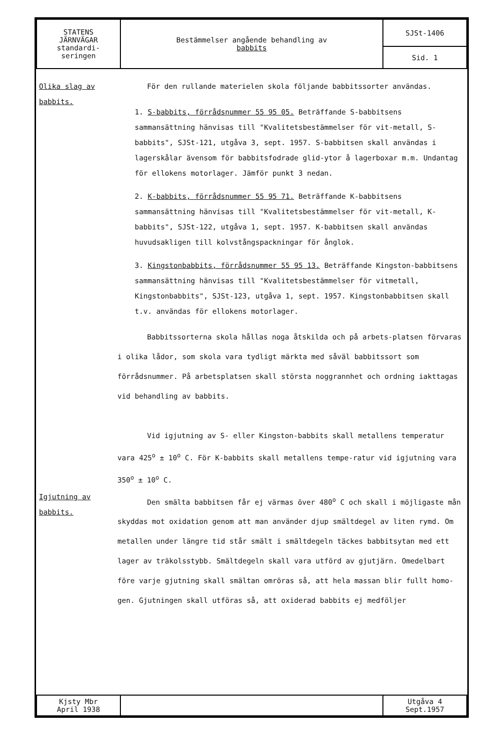| STATENS JÄRNVÄGAR standardi- seringen | Bestämmelser angående behandling av babbits | SJSt-1406 |
| | | Sid. 1 |
Olika slag av babbits.
Igjutning av babbits.
För den rullande materielen skola följande babbitssorter användas.
1. S-babbits, förrådsnummer 55 95 05. Beträffande S-babbitsens sammansättning hänvisas till "Kvalitetsbestämmelser för vit-metall, S-babbits", SJSt-121, utgåva 3, sept. 1957. S-babbitsen skall användas i lagerskålar ävensom för babbitsfodrade glid-ytor å lagerboxar m.m. Undantag för ellokens motorlager. Jämför punkt 3 nedan.
2. K-babbits, förrådsnummer 55 95 71. Beträffande K-babbitsens sammansättning hänvisas till "Kvalitetsbestämmelser för vit-metall, K-babbits", SJSt-122, utgåva 1, sept. 1957. K-babbitsen skall användas huvudsakligen till kolvstångspackningar för ånglok.
3. Kingstonbabbits, förrådsnummer 55 95 13. Beträffande Kingston-babbitsens sammansättning hänvisas till "Kvalitetsbestämmelser för vitmetall, Kingstonbabbits", SJSt-123, utgåva 1, sept. 1957. Kingstonbabbitsen skall t.v. användas för ellokens motorlager.
Babbitssorterna skola hållas noga åtskilda och på arbets-platsen förvaras i olika lådor, som skola vara tydligt märkta med såväl babbitssort som förrådsnummer. På arbetsplatsen skall största noggrannhet och ordning iakttagas vid behandling av babbits.
Vid igjutning av S- eller Kingston-babbits skall metallens temperatur vara 425<sup>o</sup> ± 10<sup>o</sup> C. För K-babbits skall metallens tempe-ratur vid igjutning vara 350<sup>o</sup> ± 10<sup>o</sup> C.
Den smälta babbitsen får ej värmas över 480<sup>o</sup> C och skall i möjligaste mån skyddas mot oxidation genom att man använder djup smältdegel av liten rymd. Om metallen under längre tid står smält i smältdegeln täckes babbitsytan med ett lager av träkolsstybb. Smältdegeln skall vara utförd av gjutjärn. Omedelbart före varje gjutning skall smältan omröras så, att hela massan blir fullt homo-gen. Gjutningen skall utföras så, att oxiderad babbits ej medföljer
| Kjsty Mbr April 1938 | | Utgåva 4 Sept.1957 |